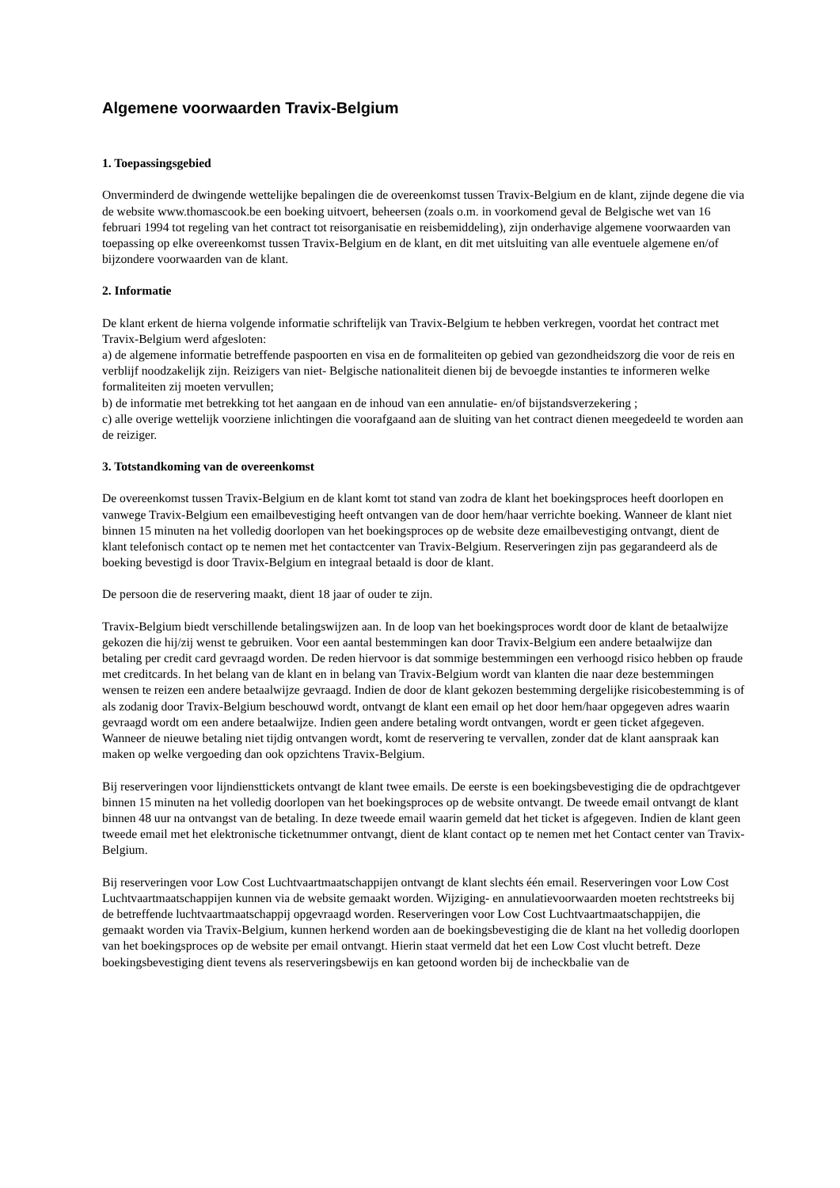Algemene voorwaarden Travix-Belgium
1. Toepassingsgebied
Onverminderd de dwingende wettelijke bepalingen die de overeenkomst tussen Travix-Belgium en de klant, zijnde degene die via de website www.thomascook.be een boeking uitvoert, beheersen (zoals o.m. in voorkomend geval de Belgische wet van 16 februari 1994 tot regeling van het contract tot reisorganisatie en reisbemiddeling), zijn onderhavige algemene voorwaarden van toepassing op elke overeenkomst tussen Travix-Belgium en de klant, en dit met uitsluiting van alle eventuele algemene en/of bijzondere voorwaarden van de klant.
2. Informatie
De klant erkent de hierna volgende informatie schriftelijk van Travix-Belgium te hebben verkregen, voordat het contract met Travix-Belgium werd afgesloten:
a) de algemene informatie betreffende paspoorten en visa en de formaliteiten op gebied van gezondheidszorg die voor de reis en verblijf noodzakelijk zijn. Reizigers van niet- Belgische nationaliteit dienen bij de bevoegde instanties te informeren welke formaliteiten zij moeten vervullen;
b) de informatie met betrekking tot het aangaan en de inhoud van een annulatie- en/of bijstandsverzekering ;
c) alle overige wettelijk voorziene inlichtingen die voorafgaand aan de sluiting van het contract dienen meegedeeld te worden aan de reiziger.
3. Totstandkoming van de overeenkomst
De overeenkomst tussen Travix-Belgium en de klant komt tot stand van zodra de klant het boekingsproces heeft doorlopen en vanwege Travix-Belgium een emailbevestiging heeft ontvangen van de door hem/haar verrichte boeking. Wanneer de klant niet binnen 15 minuten na het volledig doorlopen van het boekingsproces op de website deze emailbevestiging ontvangt, dient de klant telefonisch contact op te nemen met het contactcenter van Travix-Belgium. Reserveringen zijn pas gegarandeerd als de boeking bevestigd is door Travix-Belgium en integraal betaald is door de klant.
De persoon die de reservering maakt, dient 18 jaar of ouder te zijn.
Travix-Belgium biedt verschillende betalingswijzen aan. In de loop van het boekingsproces wordt door de klant de betaalwijze gekozen die hij/zij wenst te gebruiken. Voor een aantal bestemmingen kan door Travix-Belgium een andere betaalwijze dan betaling per credit card gevraagd worden. De reden hiervoor is dat sommige bestemmingen een verhoogd risico hebben op fraude met creditcards. In het belang van de klant en in belang van Travix-Belgium wordt van klanten die naar deze bestemmingen wensen te reizen een andere betaalwijze gevraagd. Indien de door de klant gekozen bestemming dergelijke risicobestemming is of als zodanig door Travix-Belgium beschouwd wordt, ontvangt de klant een email op het door hem/haar opgegeven adres waarin gevraagd wordt om een andere betaalwijze. Indien geen andere betaling wordt ontvangen, wordt er geen ticket afgegeven. Wanneer de nieuwe betaling niet tijdig ontvangen wordt, komt de reservering te vervallen, zonder dat de klant aanspraak kan maken op welke vergoeding dan ook opzichtens Travix-Belgium.
Bij reserveringen voor lijndiensttickets ontvangt de klant twee emails. De eerste is een boekingsbevestiging die de opdrachtgever binnen 15 minuten na het volledig doorlopen van het boekingsproces op de website ontvangt. De tweede email ontvangt de klant binnen 48 uur na ontvangst van de betaling. In deze tweede email waarin gemeld dat het ticket is afgegeven. Indien de klant geen tweede email met het elektronische ticketnummer ontvangt, dient de klant contact op te nemen met het Contact center van Travix-Belgium.
Bij reserveringen voor Low Cost Luchtvaartmaatschappijen ontvangt de klant slechts één email. Reserveringen voor Low Cost Luchtvaartmaatschappijen kunnen via de website gemaakt worden. Wijziging- en annulatievoorwaarden moeten rechtstreeks bij de betreffende luchtvaartmaatschappij opgevraagd worden. Reserveringen voor Low Cost Luchtvaartmaatschappijen, die gemaakt worden via Travix-Belgium, kunnen herkend worden aan de boekingsbevestiging die de klant na het volledig doorlopen van het boekingsproces op de website per email ontvangt. Hierin staat vermeld dat het een Low Cost vlucht betreft. Deze boekingsbevestiging dient tevens als reserveringsbewijs en kan getoond worden bij de incheckbalie van de